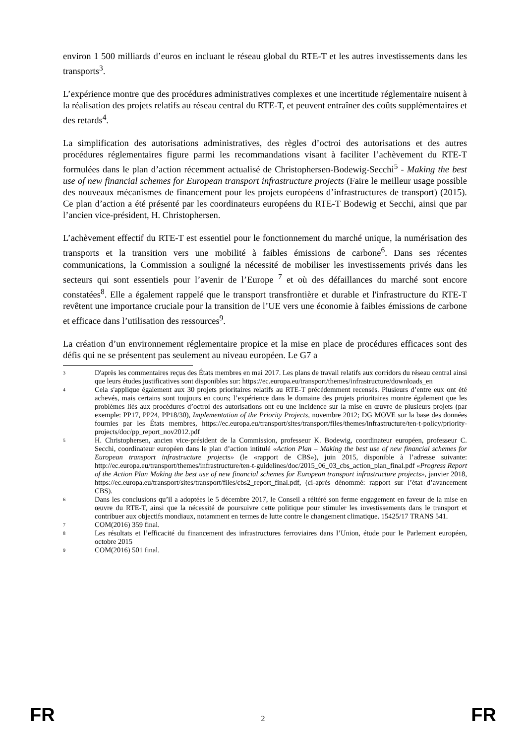environ 1 500 milliards d’euros en incluant le réseau global du RTE-T et les autres investissements dans les transports<sup>3</sup>.
L’expérience montre que des procédures administratives complexes et une incertitude réglementaire nuisent à la réalisation des projets relatifs au réseau central du RTE-T, et peuvent entraîner des coûts supplémentaires et des retards<sup>4</sup>.
La simplification des autorisations administratives, des règles d’octroi des autorisations et des autres procédures réglementaires figure parmi les recommandations visant à faciliter l’achèvement du RTE-T formulées dans le plan d’action récemment actualisé de Christophersen-Bodewig-Secchi<sup>5</sup> - Making the best use of new financial schemes for European transport infrastructure projects (Faire le meilleur usage possible des nouveaux mécanismes de financement pour les projets européens d’infrastructures de transport) (2015). Ce plan d’action a été présenté par les coordinateurs européens du RTE-T Bodewig et Secchi, ainsi que par l’ancien vice-président, H. Christophersen.
L’achèvement effectif du RTE-T est essentiel pour le fonctionnement du marché unique, la numérisation des transports et la transition vers une mobilité à faibles émissions de carbone<sup>6</sup>. Dans ses récentes communications, la Commission a souligné la nécessité de mobiliser les investissements privés dans les secteurs qui sont essentiels pour l’avenir de l’Europe <sup>7</sup> et où des défaillances du marché sont encore constatées<sup>8</sup>. Elle a également rappelé que le transport transfrontière et durable et l'infrastructure du RTE-T revêtent une importance cruciale pour la transition de l’UE vers une économie à faibles émissions de carbone et efficace dans l’utilisation des ressources<sup>9</sup>.
La création d’un environnement réglementaire propice et la mise en place de procédures efficaces sont des défis qui ne se présentent pas seulement au niveau européen. Le G7 a
3 D'après les commentaires reçus des États membres en mai 2017. Les plans de travail relatifs aux corridors du réseau central ainsi que leurs études justificatives sont disponibles sur: https://ec.europa.eu/transport/themes/infrastructure/downloads_en
4 Cela s'applique également aux 30 projets prioritaires relatifs au RTE-T précédemment recensés. Plusieurs d’entre eux ont été achevés, mais certains sont toujours en cours; l’expérience dans le domaine des projets prioritaires montre également que les problèmes liés aux procédures d’octroi des autorisations ont eu une incidence sur la mise en œuvre de plusieurs projets (par exemple: PP17, PP24, PP18/30), Implementation of the Priority Projects, novembre 2012; DG MOVE sur la base des données fournies par les États membres, https://ec.europa.eu/transport/sites/transport/files/themes/infrastructure/ten-t-policy/priority-projects/doc/pp_report_nov2012.pdf
5 H. Christophersen, ancien vice-président de la Commission, professeur K. Bodewig, coordinateur européen, professeur C. Secchi, coordinateur européen dans le plan d’action intitulé «Action Plan – Making the best use of new financial schemes for European transport infrastructure projects» (le «rapport de CBS»), juin 2015, disponible à l’adresse suivante: http://ec.europa.eu/transport/themes/infrastructure/ten-t-guidelines/doc/2015_06_03_cbs_action_plan_final.pdf «Progress Report of the Action Plan Making the best use of new financial schemes for European transport infrastructure projects», janvier 2018, https://ec.europa.eu/transport/sites/transport/files/cbs2_report_final.pdf, (ci-après dénommé: rapport sur l’état d’avancement CBS).
6 Dans les conclusions qu’il a adoptées le 5 décembre 2017, le Conseil a réitéré son ferme engagement en faveur de la mise en œuvre du RTE-T, ainsi que la nécessité de poursuivre cette politique pour stimuler les investissements dans le transport et contribuer aux objectifs mondiaux, notamment en termes de lutte contre le changement climatique. 15425/17 TRANS 541.
7 COM(2016) 359 final.
8 Les résultats et l’efficacité du financement des infrastructures ferroviaires dans l’Union, étude pour le Parlement européen, octobre 2015
9 COM(2016) 501 final.
FR 2 FR